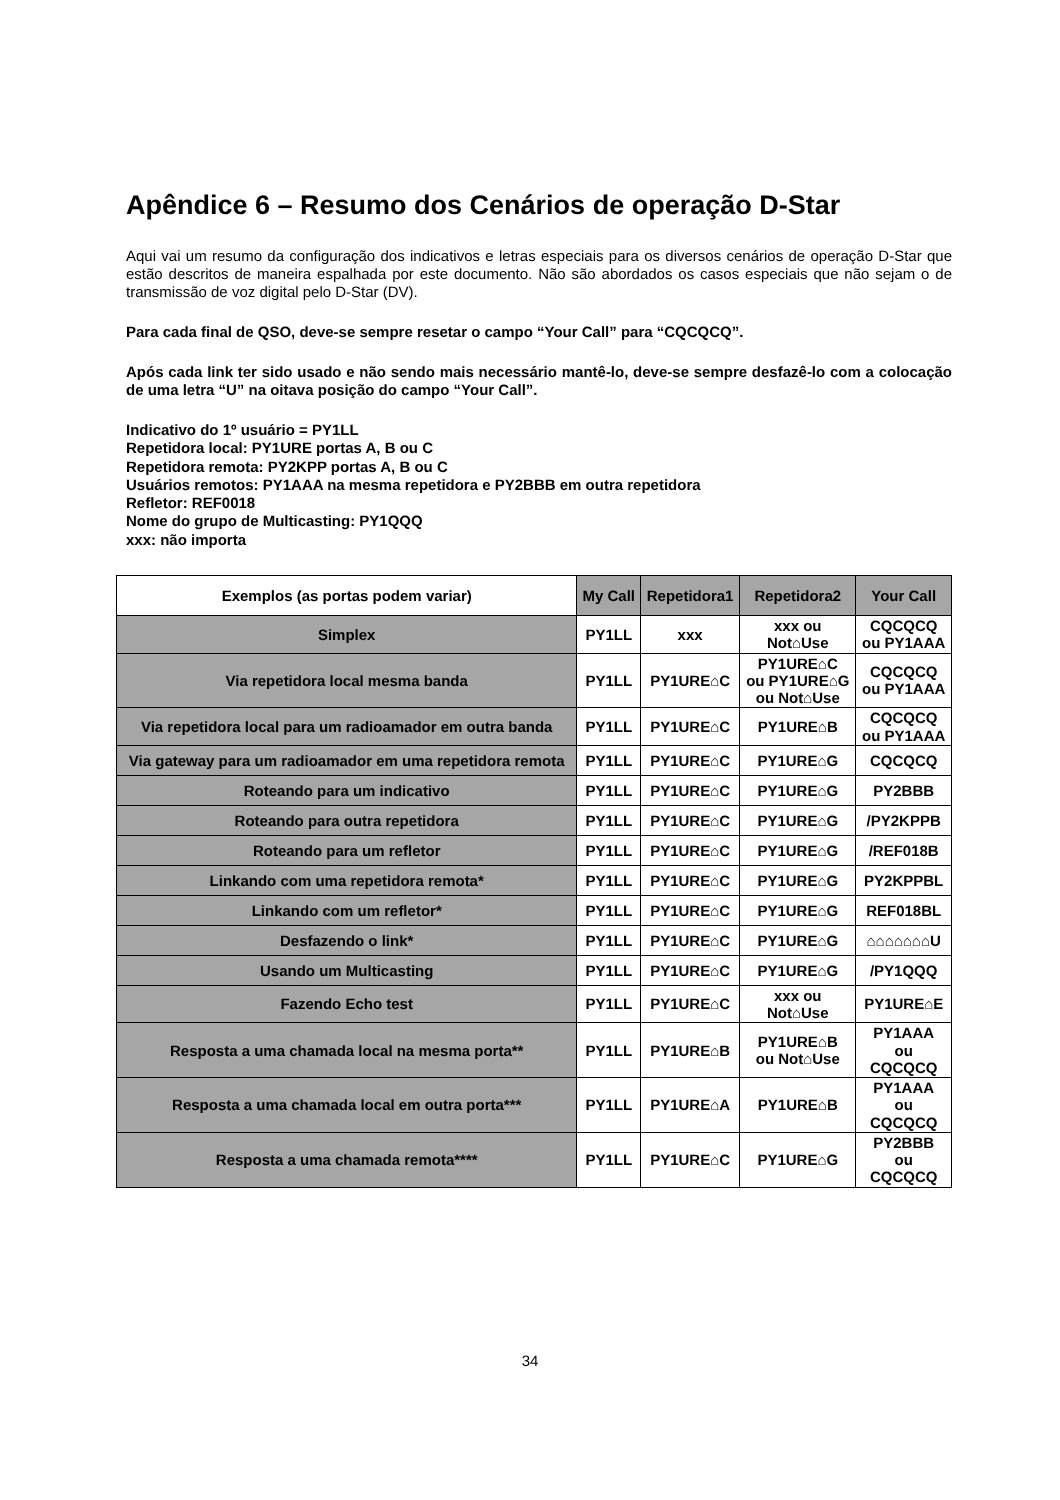Apêndice 6 – Resumo dos Cenários de operação D-Star
Aqui vai um resumo da configuração dos indicativos e letras especiais para os diversos cenários de operação D-Star que estão descritos de maneira espalhada por este documento. Não são abordados os casos especiais que não sejam o de transmissão de voz digital pelo D-Star (DV).
Para cada final de QSO, deve-se sempre resetar o campo “Your Call” para “CQCQCQ”.
Após cada link ter sido usado e não sendo mais necessário mantê-lo, deve-se sempre desfazê-lo com a colocação de uma letra “U” na oitava posição do campo “Your Call”.
Indicativo do 1º usuário = PY1LL
Repetidora local: PY1URE portas A, B ou C
Repetidora remota: PY2KPP portas A, B ou C
Usuários remotos: PY1AAA na mesma repetidora e PY2BBB em outra repetidora
Refletor: REF0018
Nome do grupo de Multicasting: PY1QQQ
xxx: não importa
| Exemplos (as portas podem variar) | My Call | Repetidora1 | Repetidora2 | Your Call |
| --- | --- | --- | --- | --- |
| Simplex | PY1LL | xxx | xxx ou Not⌂Use | CQCQCQ ou PY1AAA |
| Via repetidora local mesma banda | PY1LL | PY1URE⌂C | PY1URE⌂C ou PY1URE⌂G ou Not⌂Use | CQCQCQ ou PY1AAA |
| Via repetidora local para um radioamador em outra banda | PY1LL | PY1URE⌂C | PY1URE⌂B | CQCQCQ ou PY1AAA |
| Via gateway para um radioamador em uma repetidora remota | PY1LL | PY1URE⌂C | PY1URE⌂G | CQCQCQ |
| Roteando para um indicativo | PY1LL | PY1URE⌂C | PY1URE⌂G | PY2BBB |
| Roteando para outra repetidora | PY1LL | PY1URE⌂C | PY1URE⌂G | /PY2KPPB |
| Roteando para um refletor | PY1LL | PY1URE⌂C | PY1URE⌂G | /REF018B |
| Linkando com uma repetidora remota* | PY1LL | PY1URE⌂C | PY1URE⌂G | PY2KPPBL |
| Linkando com um refletor* | PY1LL | PY1URE⌂C | PY1URE⌂G | REF018BL |
| Desfazendo o link* | PY1LL | PY1URE⌂C | PY1URE⌂G | ⌂⌂⌂⌂⌂⌂⌂U |
| Usando um Multicasting | PY1LL | PY1URE⌂C | PY1URE⌂G | /PY1QQQ |
| Fazendo Echo test | PY1LL | PY1URE⌂C | xxx ou Not⌂Use | PY1URE⌂E |
| Resposta a uma chamada local na mesma porta** | PY1LL | PY1URE⌂B | PY1URE⌂B ou Not⌂Use | PY1AAA ou CQCQCQ |
| Resposta a uma chamada local em outra porta*** | PY1LL | PY1URE⌂A | PY1URE⌂B | PY1AAA ou CQCQCQ |
| Resposta a uma chamada remota**** | PY1LL | PY1URE⌂C | PY1URE⌂G | PY2BBB ou CQCQCQ |
34